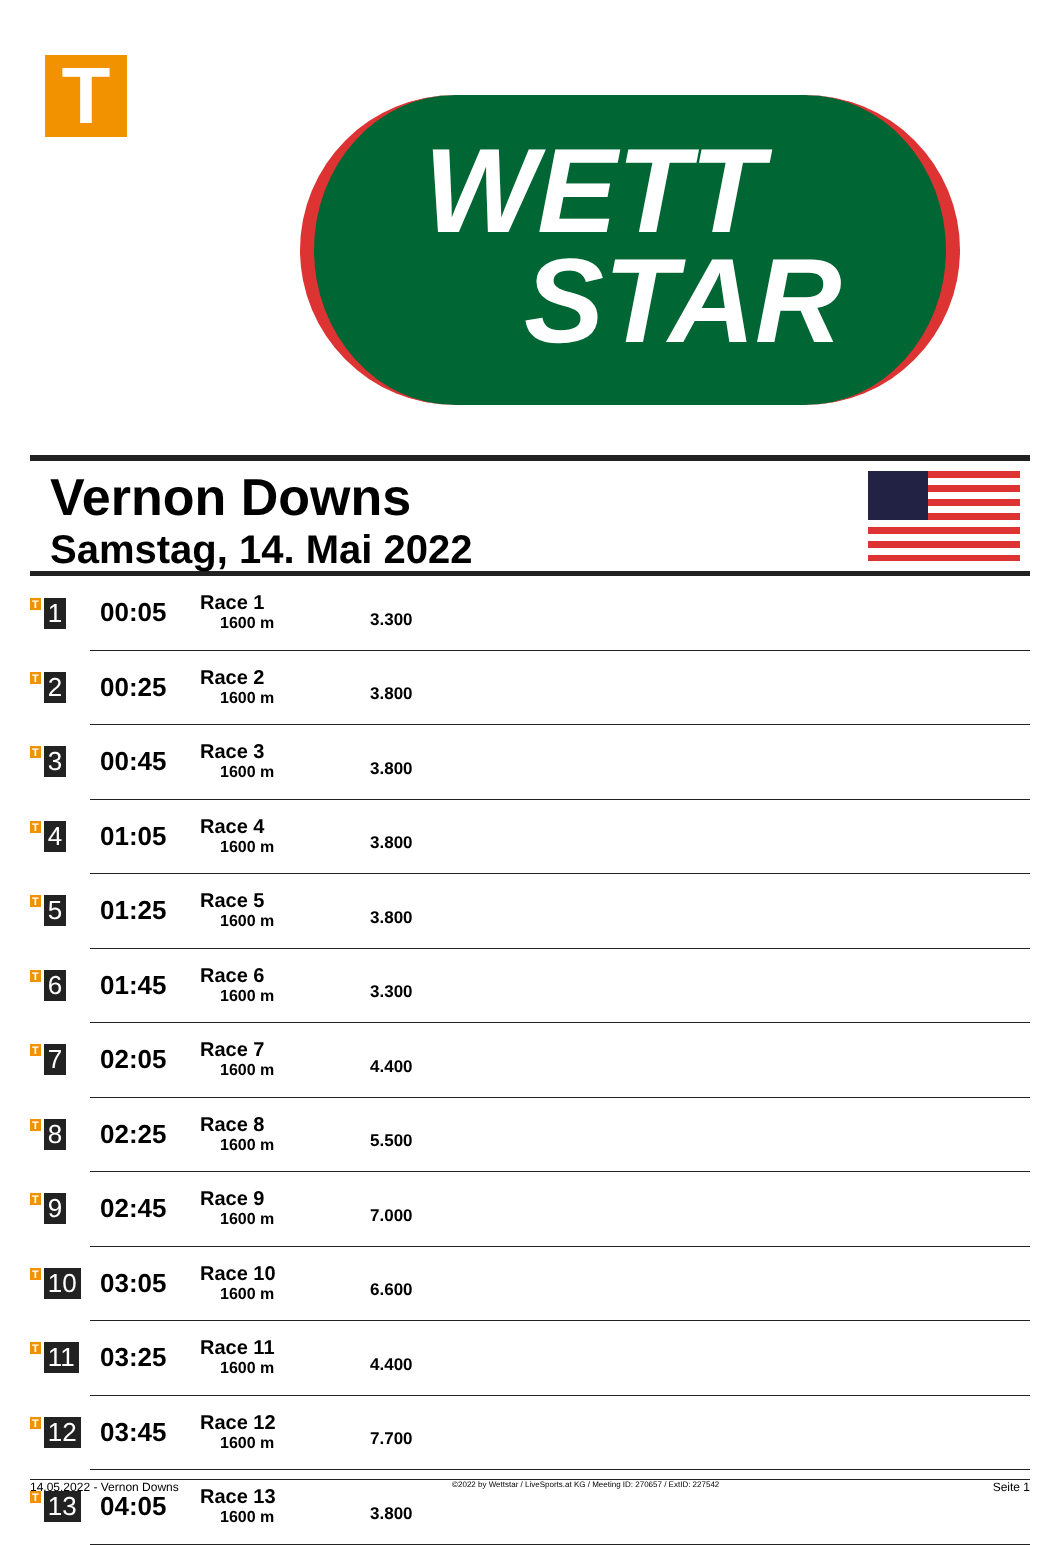T
WETT
STAR
Vernon Downs
Samstag, 14. Mai 2022
| T 1 | 00:05 | Race 1 1600 m | 3.300 |
| T 2 | 00:25 | Race 2 1600 m | 3.800 |
| T 3 | 00:45 | Race 3 1600 m | 3.800 |
| T 4 | 01:05 | Race 4 1600 m | 3.800 |
| T 5 | 01:25 | Race 5 1600 m | 3.800 |
| T 6 | 01:45 | Race 6 1600 m | 3.300 |
| T 7 | 02:05 | Race 7 1600 m | 4.400 |
| T 8 | 02:25 | Race 8 1600 m | 5.500 |
| T 9 | 02:45 | Race 9 1600 m | 7.000 |
| T 10 | 03:05 | Race 10 1600 m | 6.600 |
| T 11 | 03:25 | Race 11 1600 m | 4.400 |
| T 12 | 03:45 | Race 12 1600 m | 7.700 |
| T 13 | 04:05 | Race 13 1600 m | 3.800 |
14.05.2022 - Vernon Downs ©2022 by Wettstar / LiveSports.at KG / Meeting ID: 270657 / ExtID: 227542 Seite 1